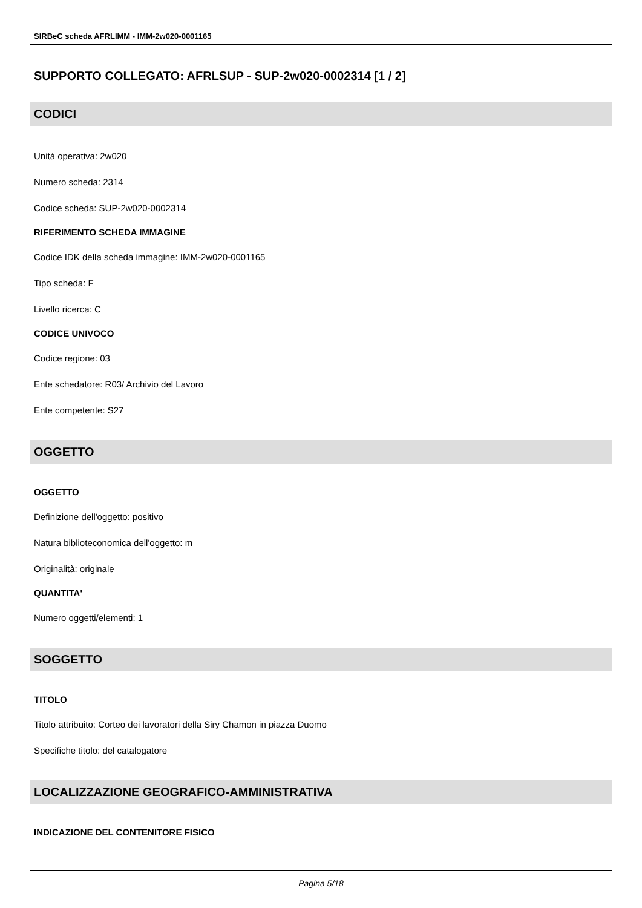SIRBeC scheda AFRLIMM - IMM-2w020-0001165
SUPPORTO COLLEGATO: AFRLSUP - SUP-2w020-0002314 [1 / 2]
CODICI
Unità operativa: 2w020
Numero scheda: 2314
Codice scheda: SUP-2w020-0002314
RIFERIMENTO SCHEDA IMMAGINE
Codice IDK della scheda immagine: IMM-2w020-0001165
Tipo scheda: F
Livello ricerca: C
CODICE UNIVOCO
Codice regione: 03
Ente schedatore: R03/ Archivio del Lavoro
Ente competente: S27
OGGETTO
OGGETTO
Definizione dell'oggetto: positivo
Natura biblioteconomica dell'oggetto: m
Originalità: originale
QUANTITA'
Numero oggetti/elementi: 1
SOGGETTO
TITOLO
Titolo attribuito: Corteo dei lavoratori della Siry Chamon in piazza Duomo
Specifiche titolo: del catalogatore
LOCALIZZAZIONE GEOGRAFICO-AMMINISTRATIVA
INDICAZIONE DEL CONTENITORE FISICO
Pagina 5/18